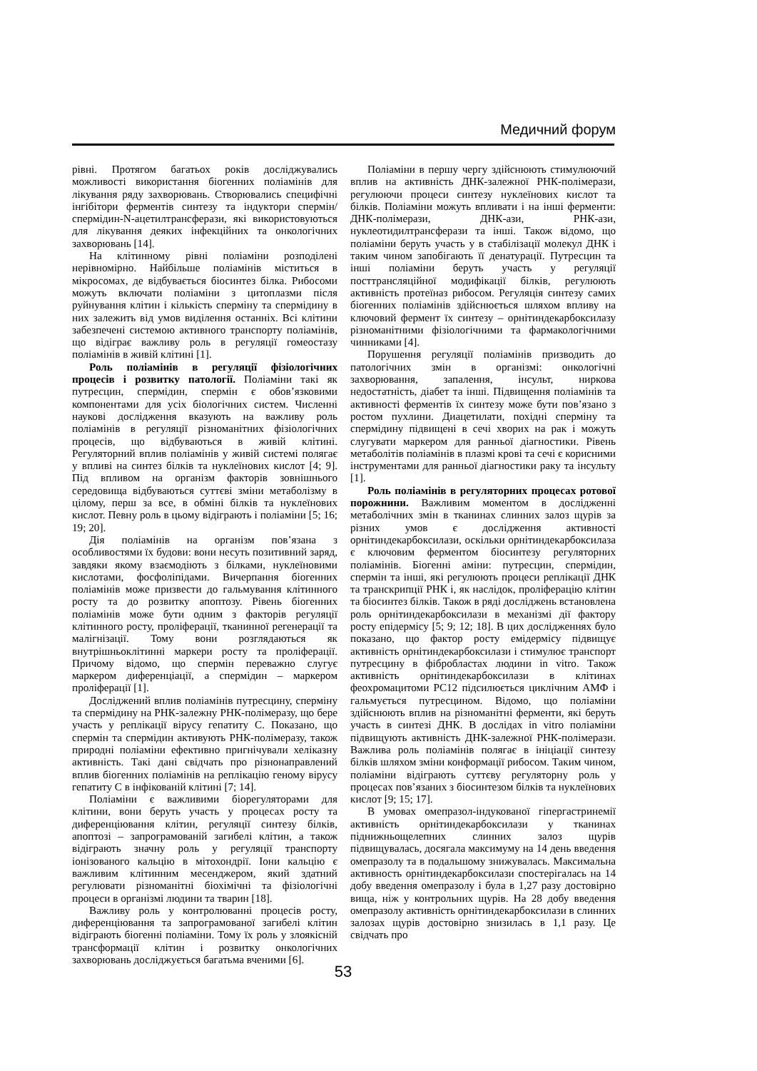Медичний форум
рівні. Протягом багатьох років досліджувались можливості використання біогенних поліамінів для лікування ряду захворювань. Створювались специфічні інгібітори ферментів синтезу та індуктори спермін/спермідин-N-ацетилтрансферази, які використовуються для лікування деяких інфекційних та онкологічних захворювань [14].
На клітинному рівні поліаміни розподілені нерівномірно. Найбільше поліамінів міститься в мікросомах, де відбувається біосинтез білка. Рибосоми можуть включати поліаміни з цитоплазми після руйнування клітин і кількість сперміну та спермідину в них залежить від умов виділення останніх. Всі клітини забезпечені системою активного транспорту поліамінів, що відіграє важливу роль в регуляції гомеостазу поліамінів в живій клітині [1].
Роль поліамінів в регуляції фізіологічних процесів і розвитку патології. Поліаміни такі як путресцин, спермідин, спермін є обов’язковими компонентами для усіх біологічних систем. Численні наукові дослідження вказують на важливу роль поліамінів в регуляції різноманітних фізіологічних процесів, що відбуваються в живій клітині. Регуляторний вплив поліамінів у живій системі полягає у впливі на синтез білків та нуклеїнових кислот [4; 9]. Під впливом на організм факторів зовнішнього середовища відбуваються суттєві зміни метаболізму в цілому, перш за все, в обміні білків та нуклеїнових кислот. Певну роль в цьому відіграють і поліаміни [5; 16; 19; 20].
Дія поліамінів на організм пов’язана з особливостями їх будови: вони несуть позитивний заряд, завдяки якому взаємодіють з білками, нуклеїновими кислотами, фосфоліпідами. Вичерпання біогенних поліамінів може призвести до гальмування клітинного росту та до розвитку апоптозу. Рівень біогенних поліамінів може бути одним з факторів регуляції клітинного росту, проліферації, тканинної регенерації та малігнізації. Тому вони розглядаються як внутрішньоклітинні маркери росту та проліферації. Причому відомо, що спермін переважно слугує маркером диференціації, а спермідин – маркером проліферації [1].
Досліджений вплив поліамінів путресцину, сперміну та спермідину на РНК-залежну РНК-полімеразу, що бере участь у реплікації вірусу гепатиту С. Показано, що спермін та спермідин активують РНК-полімеразу, також природні поліаміни ефективно пригнічували хеліказну активність. Такі дані свідчать про різнонаправлений вплив біогенних поліамінів на реплікацію геному вірусу гепатиту С в інфікованій клітині [7; 14].
Поліаміни є важливими біорегуляторами для клітини, вони беруть участь у процесах росту та диференціювання клітин, регуляції синтезу білків, апоптозі – запрограмованій загибелі клітин, а також відіграють значну роль у регуляції транспорту іонізованого кальцію в мітохондрії. Іони кальцію є важливим клітинним месенджером, який здатний регулювати різноманітні біохімічні та фізіологічні процеси в організмі людини та тварин [18].
Важливу роль у контролюванні процесів росту, диференціювання та запрограмованої загибелі клітин відіграють біогенні поліаміни. Тому їх роль у злоякісній трансформації клітин і розвитку онкологічних захворювань досліджується багатьма вченими [6].
Поліаміни в першу чергу здійснюють стимулюючий вплив на активність ДНК-залежної РНК-полімерази, регулюючи процеси синтезу нуклеїнових кислот та білків. Поліаміни можуть впливати і на інші ферменти: ДНК-полімерази, ДНК-ази, РНК-ази, нуклеотидилтрансферази та інші. Також відомо, що поліаміни беруть участь у в стабілізації молекул ДНК і таким чином запобігають її денатурації. Путресцин та інші поліаміни беруть участь у регуляції посттрансляційної модифікації білків, регулюють активність протеїназ рибосом. Регуляція синтезу самих біогенних поліамінів здійснюється шляхом впливу на ключовий фермент їх синтезу – орнітиндекарбоксилазу різноманітними фізіологічними та фармакологічними чинниками [4].
Порушення регуляції поліамінів призводить до патологічних змін в організмі: онкологічні захворювання, запалення, інсульт, ниркова недостатність, діабет та інші. Підвищення поліамінів та активності ферментів їх синтезу може бути пов’язано з ростом пухлини. Диацетилати, похідні сперміну та спермідину підвищені в сечі хворих на рак і можуть слугувати маркером для ранньої діагностики. Рівень метаболітів поліамінів в плазмі крові та сечі є корисними інструментами для ранньої діагностики раку та інсульту [1].
Роль поліамінів в регуляторних процесах ротової порожнини. Важливим моментом в дослідженні метаболічних змін в тканинах слинних залоз щурів за різних умов є дослідження активності орнітиндекарбоксилази, оскільки орнітиндекарбоксилаза є ключовим ферментом біосинтезу регуляторних поліамінів. Біогенні аміни: путресцин, спермідин, спермін та інші, які регулюють процеси реплікації ДНК та транскрипції РНК і, як наслідок, проліферацію клітин та біосинтез білків. Також в ряді досліджень встановлена роль орнітиндекарбоксилази в механізмі дії фактору росту епідермісу [5; 9; 12; 18]. В цих дослідженнях було показано, що фактор росту емідермісу підвищує активність орнітиндекарбоксилази і стимулює транспорт путресцину в фібробластах людини in vitro. Також активність орнітиндекарбоксилази в клітинах феохромацитоми PC12 підсилюється циклічним АМФ і гальмується путресцином. Відомо, що поліаміни здійснюють вплив на різноманітні ферменти, які беруть участь в синтезі ДНК. В дослідах in vitro поліаміни підвищують активність ДНК-залежної РНК-полімерази. Важлива роль поліамінів полягає в ініціації синтезу білків шляхом зміни конформації рибосом. Таким чином, поліаміни відіграють суттєву регуляторну роль у процесах пов’язаних з біосинтезом білків та нуклеїнових кислот [9; 15; 17].
В умовах омепразол-індукованої гіпергастринемії активність орнітиндекарбоксилази у тканинах піднижньощелепних слинних залоз щурів підвищувалась, досягала максимуму на 14 день введення омепразолу та в подальшому знижувалась. Максимальна активность орнітиндекарбоксилази спостерігалась на 14 добу введення омепразолу і була в 1,27 разу достовірно вища, ніж у контрольних щурів. На 28 добу введення омепразолу активність орнітиндекарбоксилази в слинних залозах щурів достовірно знизилась в 1,1 разу. Це свідчать про
53